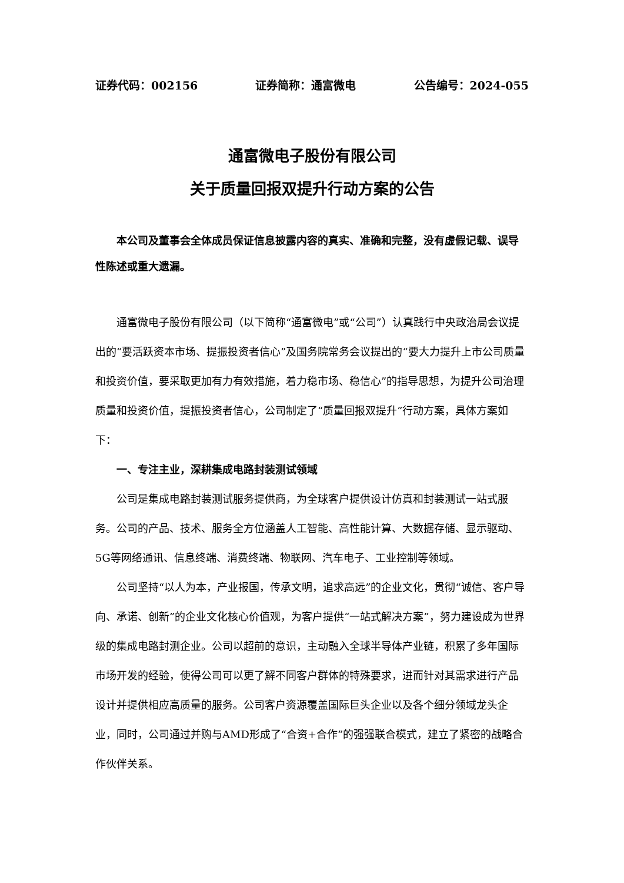证券代码：002156 证券简称：通富微电 公告编号：2024-055
通富微电子股份有限公司
关于质量回报双提升行动方案的公告
本公司及董事会全体成员保证信息披露内容的真实、准确和完整，没有虚假记载、误导性陈述或重大遗漏。
通富微电子股份有限公司（以下简称“通富微电”或“公司”）认真践行中央政治局会议提出的“要活跃资本市场、提振投资者信心”及国务院常务会议提出的“要大力提升上市公司质量和投资价值，要采取更加有力有效措施，着力稳市场、稳信心”的指导思想，为提升公司治理质量和投资价值，提振投资者信心，公司制定了“质量回报双提升”行动方案，具体方案如下：
一、专注主业，深耕集成电路封装测试领域
公司是集成电路封装测试服务提供商，为全球客户提供设计仿真和封装测试一站式服务。公司的产品、技术、服务全方位涵盖人工智能、高性能计算、大数据存储、显示驱动、5G等网络通讯、信息终端、消费终端、物联网、汽车电子、工业控制等领域。
公司坚持“以人为本，产业报国，传承文明，追求高远”的企业文化，贯彻“诚信、客户导向、承诺、创新”的企业文化核心价值观，为客户提供“一站式解决方案”，努力建设成为世界级的集成电路封测企业。公司以超前的意识，主动融入全球半导体产业链，积累了多年国际市场开发的经验，使得公司可以更了解不同客户群体的特殊要求，进而针对其需求进行产品设计并提供相应高质量的服务。公司客户资源覆盖国际巨头企业以及各个细分领域龙头企业，同时，公司通过并购与AMD形成了“合资+合作”的强强联合模式，建立了紧密的战略合作伙伴关系。